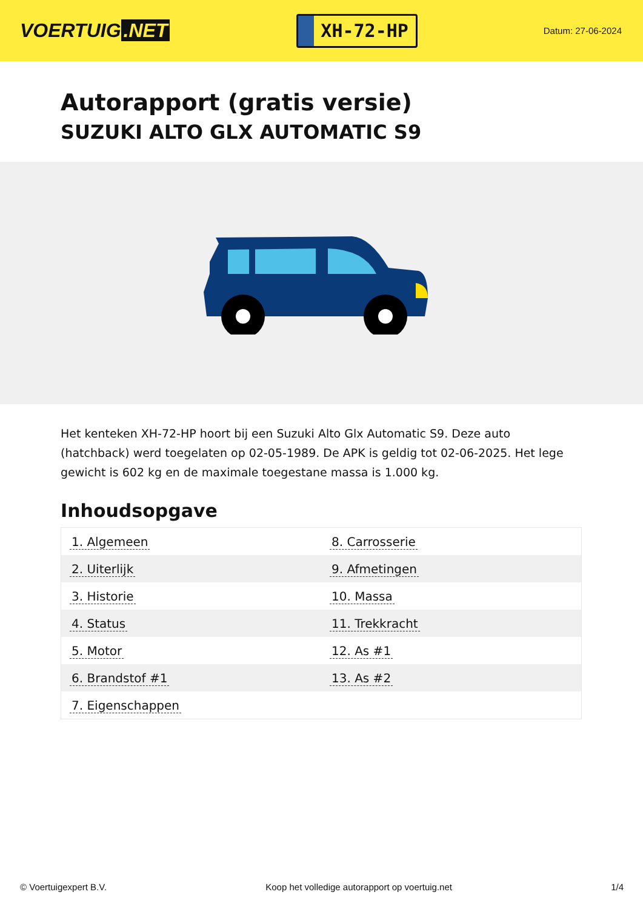VOERTUIG.NET
XH-72-HP
Datum: 27-06-2024
Autorapport (gratis versie)
SUZUKI ALTO GLX AUTOMATIC S9
Het kenteken XH-72-HP hoort bij een Suzuki Alto Glx Automatic S9. Deze auto (hatchback) werd toegelaten op 02-05-1989. De APK is geldig tot 02-06-2025. Het lege gewicht is 602 kg en de maximale toegestane massa is 1.000 kg.
Inhoudsopgave
| 1. Algemeen | 8. Carrosserie |
| 2. Uiterlijk | 9. Afmetingen |
| 3. Historie | 10. Massa |
| 4. Status | 11. Trekkracht |
| 5. Motor | 12. As #1 |
| 6. Brandstof #1 | 13. As #2 |
| 7. Eigenschappen | |
© Voertuigexpert B.V. Koop het volledige autorapport op voertuig.net
1/4